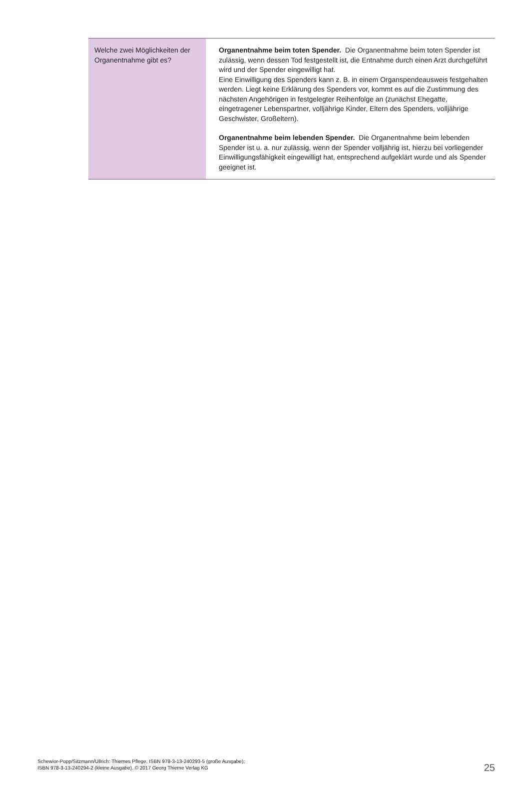| Welche zwei Möglichkeiten der Organentnahme gibt es? | Organentnahme beim toten Spender. Die Organentnahme beim toten Spender ist zulässig, wenn dessen Tod festgestellt ist, die Entnahme durch einen Arzt durchgeführt wird und der Spender eingewilligt hat. Eine Einwilligung des Spenders kann z. B. in einem Organspendeausweis festgehalten werden. Liegt keine Erklärung des Spenders vor, kommt es auf die Zustimmung des nächsten Angehörigen in festgelegter Reihenfolge an (zunächst Ehegatte, eingetragener Lebenspartner, volljährige Kinder, Eltern des Spenders, volljährige Geschwister, Großeltern). Organentnahme beim lebenden Spender. Die Organentnahme beim lebenden Spender ist u. a. nur zulässig, wenn der Spender volljährig ist, hierzu bei vorliegender Einwilligungsfähigkeit eingewilligt hat, entsprechend aufgeklärt wurde und als Spender geeignet ist. |
Schewior-Popp/Sitzmann/Ullrich: Thiemes Pflege, ISBN 978-3-13-240293-5 (große Ausgabe);
ISBN 978-3-13-240294-2 (kleine Ausgabe). © 2017 Georg Thieme Verlag KG
25